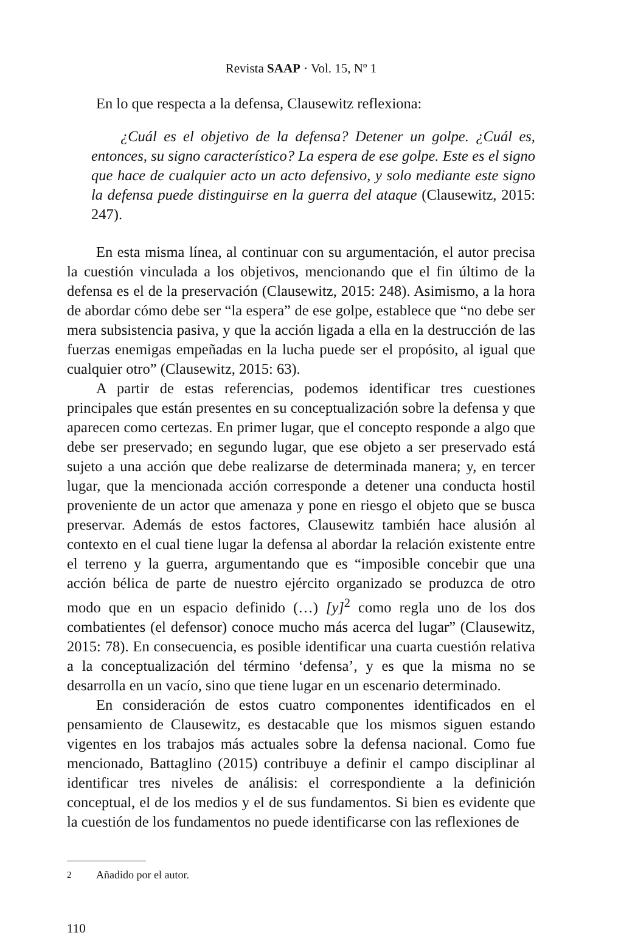Revista SAAP · Vol. 15, Nº 1
En lo que respecta a la defensa, Clausewitz reflexiona:
¿Cuál es el objetivo de la defensa? Detener un golpe. ¿Cuál es, entonces, su signo característico? La espera de ese golpe. Este es el signo que hace de cualquier acto un acto defensivo, y solo mediante este signo la defensa puede distinguirse en la guerra del ataque (Clausewitz, 2015: 247).
En esta misma línea, al continuar con su argumentación, el autor precisa la cuestión vinculada a los objetivos, mencionando que el fin último de la defensa es el de la preservación (Clausewitz, 2015: 248). Asimismo, a la hora de abordar cómo debe ser “la espera” de ese golpe, establece que “no debe ser mera subsistencia pasiva, y que la acción ligada a ella en la destrucción de las fuerzas enemigas empeñadas en la lucha puede ser el propósito, al igual que cualquier otro” (Clausewitz, 2015: 63).
A partir de estas referencias, podemos identificar tres cuestiones principales que están presentes en su conceptualización sobre la defensa y que aparecen como certezas. En primer lugar, que el concepto responde a algo que debe ser preservado; en segundo lugar, que ese objeto a ser preservado está sujeto a una acción que debe realizarse de determinada manera; y, en tercer lugar, que la mencionada acción corresponde a detener una conducta hostil proveniente de un actor que amenaza y pone en riesgo el objeto que se busca preservar. Además de estos factores, Clausewitz también hace alusión al contexto en el cual tiene lugar la defensa al abordar la relación existente entre el terreno y la guerra, argumentando que es “imposible concebir que una acción bélica de parte de nuestro ejército organizado se produzca de otro modo que en un espacio definido (…) [y]<sup>2</sup> como regla uno de los dos combatientes (el defensor) conoce mucho más acerca del lugar” (Clausewitz, 2015: 78). En consecuencia, es posible identificar una cuarta cuestión relativa a la conceptualización del término ‘defensa’, y es que la misma no se desarrolla en un vacío, sino que tiene lugar en un escenario determinado.
En consideración de estos cuatro componentes identificados en el pensamiento de Clausewitz, es destacable que los mismos siguen estando vigentes en los trabajos más actuales sobre la defensa nacional. Como fue mencionado, Battaglino (2015) contribuye a definir el campo disciplinar al identificar tres niveles de análisis: el correspondiente a la definición conceptual, el de los medios y el de sus fundamentos. Si bien es evidente que la cuestión de los fundamentos no puede identificarse con las reflexiones de
<sup>2</sup> Añadido por el autor.
110